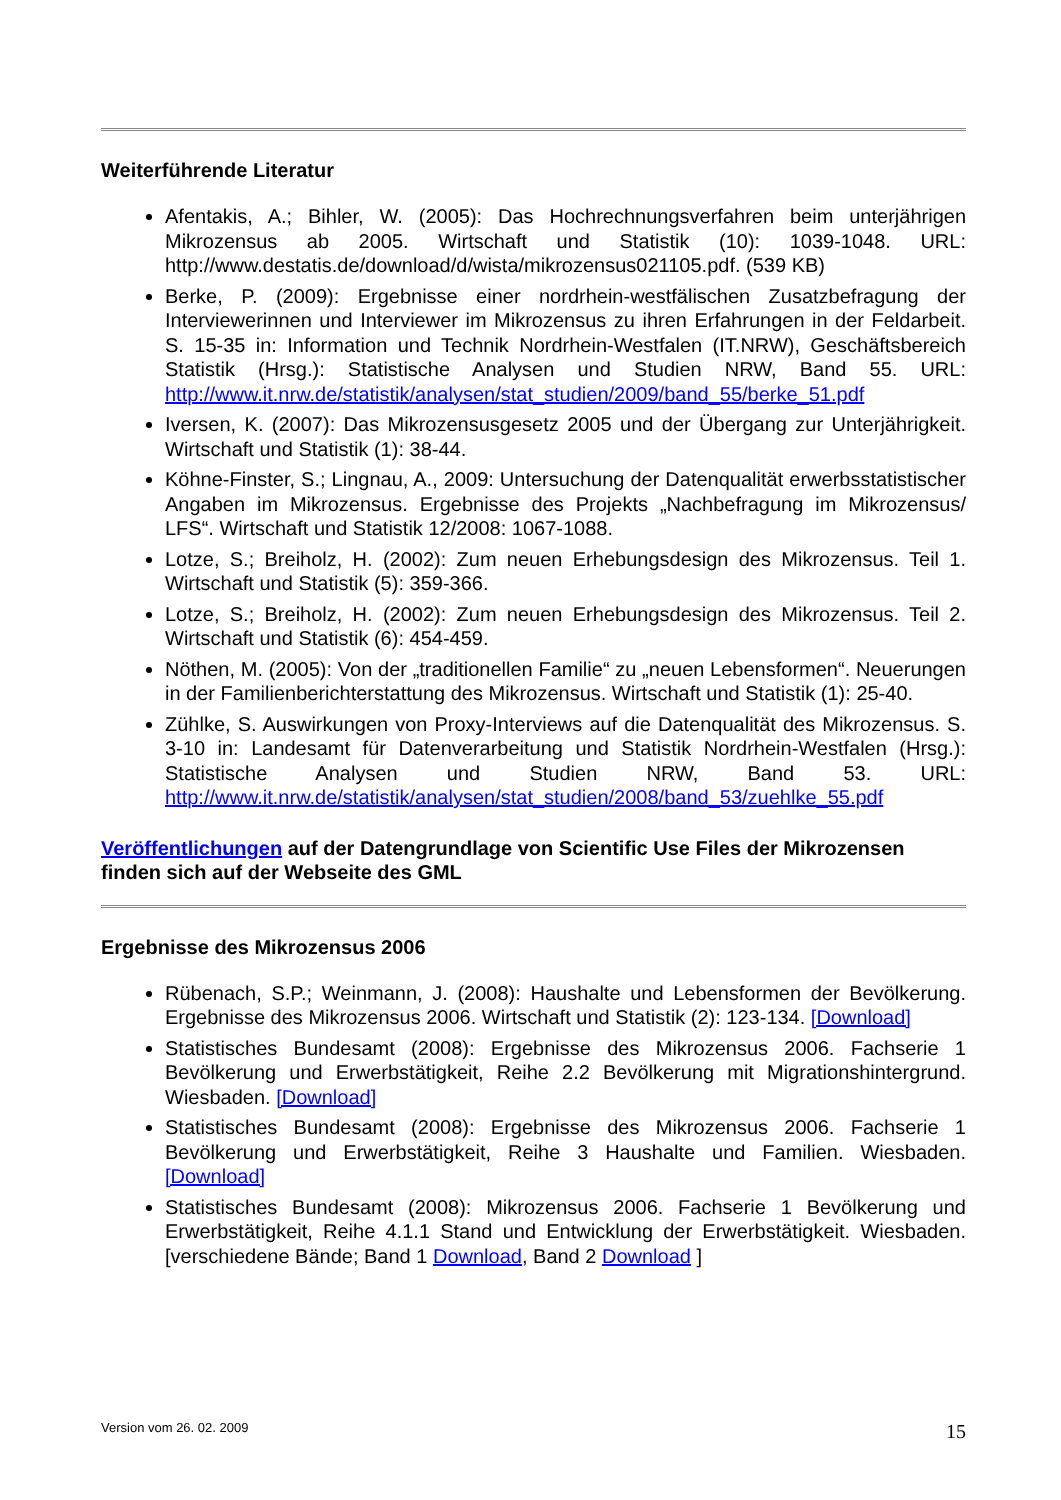Weiterführende Literatur
Afentakis, A.; Bihler, W. (2005): Das Hochrechnungsverfahren beim unterjährigen Mikrozensus ab 2005. Wirtschaft und Statistik (10): 1039-1048. URL: http://www.destatis.de/download/d/wista/mikrozensus021105.pdf. (539 KB)
Berke, P. (2009): Ergebnisse einer nordrhein-westfälischen Zusatzbefragung der Interviewerinnen und Interviewer im Mikrozensus zu ihren Erfahrungen in der Feldarbeit. S. 15-35 in: Information und Technik Nordrhein-Westfalen (IT.NRW), Geschäftsbereich Statistik (Hrsg.): Statistische Analysen und Studien NRW, Band 55. URL: http://www.it.nrw.de/statistik/analysen/stat_studien/2009/band_55/berke_51.pdf
Iversen, K. (2007): Das Mikrozensusgesetz 2005 und der Übergang zur Unterjährigkeit. Wirtschaft und Statistik (1): 38-44.
Köhne-Finster, S.; Lingnau, A., 2009: Untersuchung der Datenqualität erwerbsstatistischer Angaben im Mikrozensus. Ergebnisse des Projekts „Nachbefragung im Mikrozensus/ LFS“. Wirtschaft und Statistik 12/2008: 1067-1088.
Lotze, S.; Breiholz, H. (2002): Zum neuen Erhebungsdesign des Mikrozensus. Teil 1. Wirtschaft und Statistik (5): 359-366.
Lotze, S.; Breiholz, H. (2002): Zum neuen Erhebungsdesign des Mikrozensus. Teil 2. Wirtschaft und Statistik (6): 454-459.
Nöthen, M. (2005): Von der „traditionellen Familie“ zu „neuen Lebensformen“. Neuerungen in der Familienberichterstattung des Mikrozensus. Wirtschaft und Statistik (1): 25-40.
Zühlke, S. Auswirkungen von Proxy-Interviews auf die Datenqualität des Mikrozensus. S. 3-10 in: Landesamt für Datenverarbeitung und Statistik Nordrhein-Westfalen (Hrsg.): Statistische Analysen und Studien NRW, Band 53. URL: http://www.it.nrw.de/statistik/analysen/stat_studien/2008/band_53/zuehlke_55.pdf
Veröffentlichungen auf der Datengrundlage von Scientific Use Files der Mikrozensen finden sich auf der Webseite des GML
Ergebnisse des Mikrozensus 2006
Rübenach, S.P.; Weinmann, J. (2008): Haushalte und Lebensformen der Bevölkerung. Ergebnisse des Mikrozensus 2006. Wirtschaft und Statistik (2): 123-134. [Download]
Statistisches Bundesamt (2008): Ergebnisse des Mikrozensus 2006. Fachserie 1 Bevölkerung und Erwerbstätigkeit, Reihe 2.2 Bevölkerung mit Migrationshintergrund. Wiesbaden. [Download]
Statistisches Bundesamt (2008): Ergebnisse des Mikrozensus 2006. Fachserie 1 Bevölkerung und Erwerbstätigkeit, Reihe 3 Haushalte und Familien. Wiesbaden. [Download]
Statistisches Bundesamt (2008): Mikrozensus 2006. Fachserie 1 Bevölkerung und Erwerbstätigkeit, Reihe 4.1.1 Stand und Entwicklung der Erwerbstätigkeit. Wiesbaden. [verschiedene Bände; Band 1 Download, Band 2 Download ]
Version vom 26. 02. 2009 15